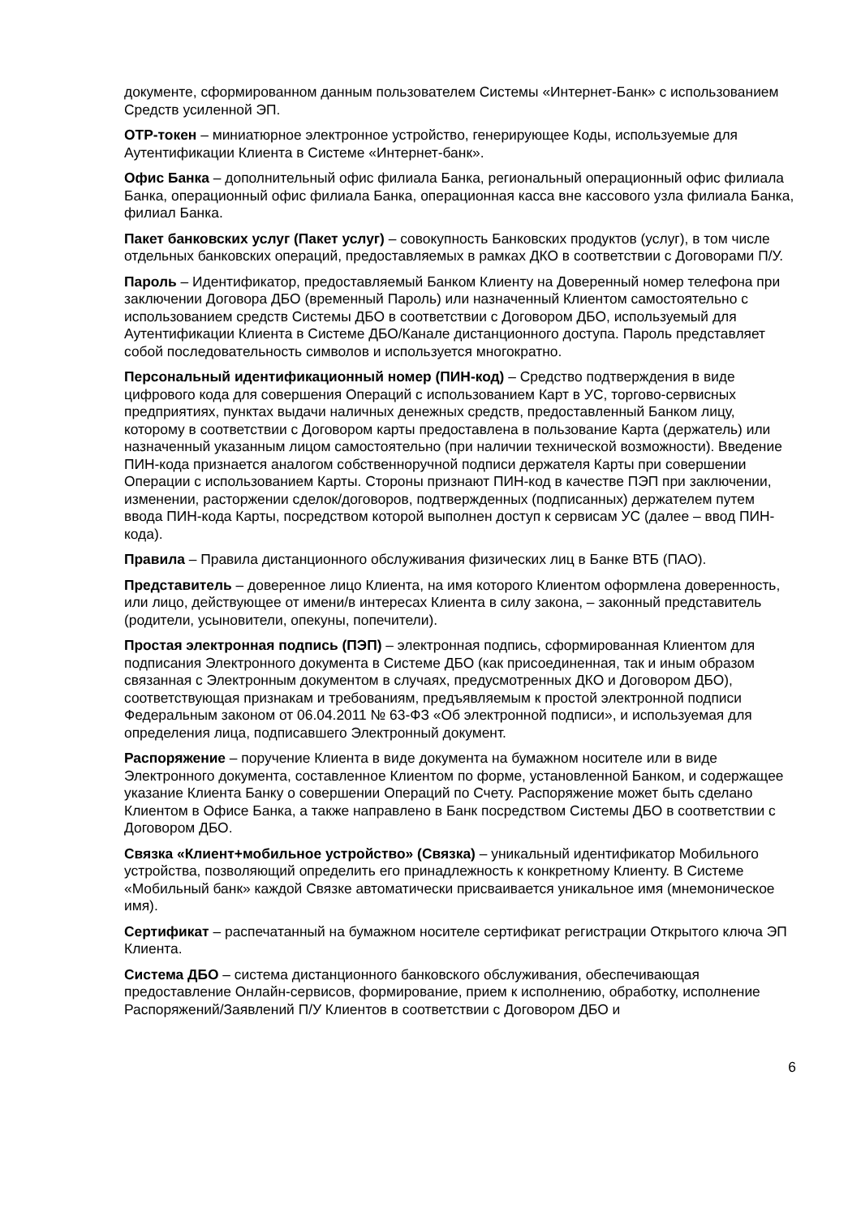документе, сформированном данным пользователем Системы «Интернет-Банк» с использованием Средств усиленной ЭП.
OTP-токен – миниатюрное электронное устройство, генерирующее Коды, используемые для Аутентификации Клиента в Системе «Интернет-банк».
Офис Банка – дополнительный офис филиала Банка, региональный операционный офис филиала Банка, операционный офис филиала Банка, операционная касса вне кассового узла филиала Банка, филиал Банка.
Пакет банковских услуг (Пакет услуг) – совокупность Банковских продуктов (услуг), в том числе отдельных банковских операций, предоставляемых в рамках ДКО в соответствии с Договорами П/У.
Пароль – Идентификатор, предоставляемый Банком Клиенту на Доверенный номер телефона при заключении Договора ДБО (временный Пароль) или назначенный Клиентом самостоятельно с использованием средств Системы ДБО в соответствии с Договором ДБО, используемый для Аутентификации Клиента в Системе ДБО/Канале дистанционного доступа. Пароль представляет собой последовательность символов и используется многократно.
Персональный идентификационный номер (ПИН-код) – Средство подтверждения в виде цифрового кода для совершения Операций с использованием Карт в УС, торгово-сервисных предприятиях, пунктах выдачи наличных денежных средств, предоставленный Банком лицу, которому в соответствии с Договором карты предоставлена в пользование Карта (держатель) или назначенный указанным лицом самостоятельно (при наличии технической возможности). Введение ПИН-кода признается аналогом собственноручной подписи держателя Карты при совершении Операции с использованием Карты. Стороны признают ПИН-код в качестве ПЭП при заключении, изменении, расторжении сделок/договоров, подтвержденных (подписанных) держателем путем ввода ПИН-кода Карты, посредством которой выполнен доступ к сервисам УС (далее – ввод ПИН-кода).
Правила – Правила дистанционного обслуживания физических лиц в Банке ВТБ (ПАО).
Представитель – доверенное лицо Клиента, на имя которого Клиентом оформлена доверенность, или лицо, действующее от имени/в интересах Клиента в силу закона, – законный представитель (родители, усыновители, опекуны, попечители).
Простая электронная подпись (ПЭП) – электронная подпись, сформированная Клиентом для подписания Электронного документа в Системе ДБО (как присоединенная, так и иным образом связанная с Электронным документом в случаях, предусмотренных ДКО и Договором ДБО), соответствующая признакам и требованиям, предъявляемым к простой электронной подписи Федеральным законом от 06.04.2011 № 63-ФЗ «Об электронной подписи», и используемая для определения лица, подписавшего Электронный документ.
Распоряжение – поручение Клиента в виде документа на бумажном носителе или в виде Электронного документа, составленное Клиентом по форме, установленной Банком, и содержащее указание Клиента Банку о совершении Операций по Счету. Распоряжение может быть сделано Клиентом в Офисе Банка, а также направлено в Банк посредством Системы ДБО в соответствии с Договором ДБО.
Связка «Клиент+мобильное устройство» (Связка) – уникальный идентификатор Мобильного устройства, позволяющий определить его принадлежность к конкретному Клиенту. В Системе «Мобильный банк» каждой Связке автоматически присваивается уникальное имя (мнемоническое имя).
Сертификат – распечатанный на бумажном носителе сертификат регистрации Открытого ключа ЭП Клиента.
Система ДБО – система дистанционного банковского обслуживания, обеспечивающая предоставление Онлайн-сервисов, формирование, прием к исполнению, обработку, исполнение Распоряжений/Заявлений П/У Клиентов в соответствии с Договором ДБО и
6